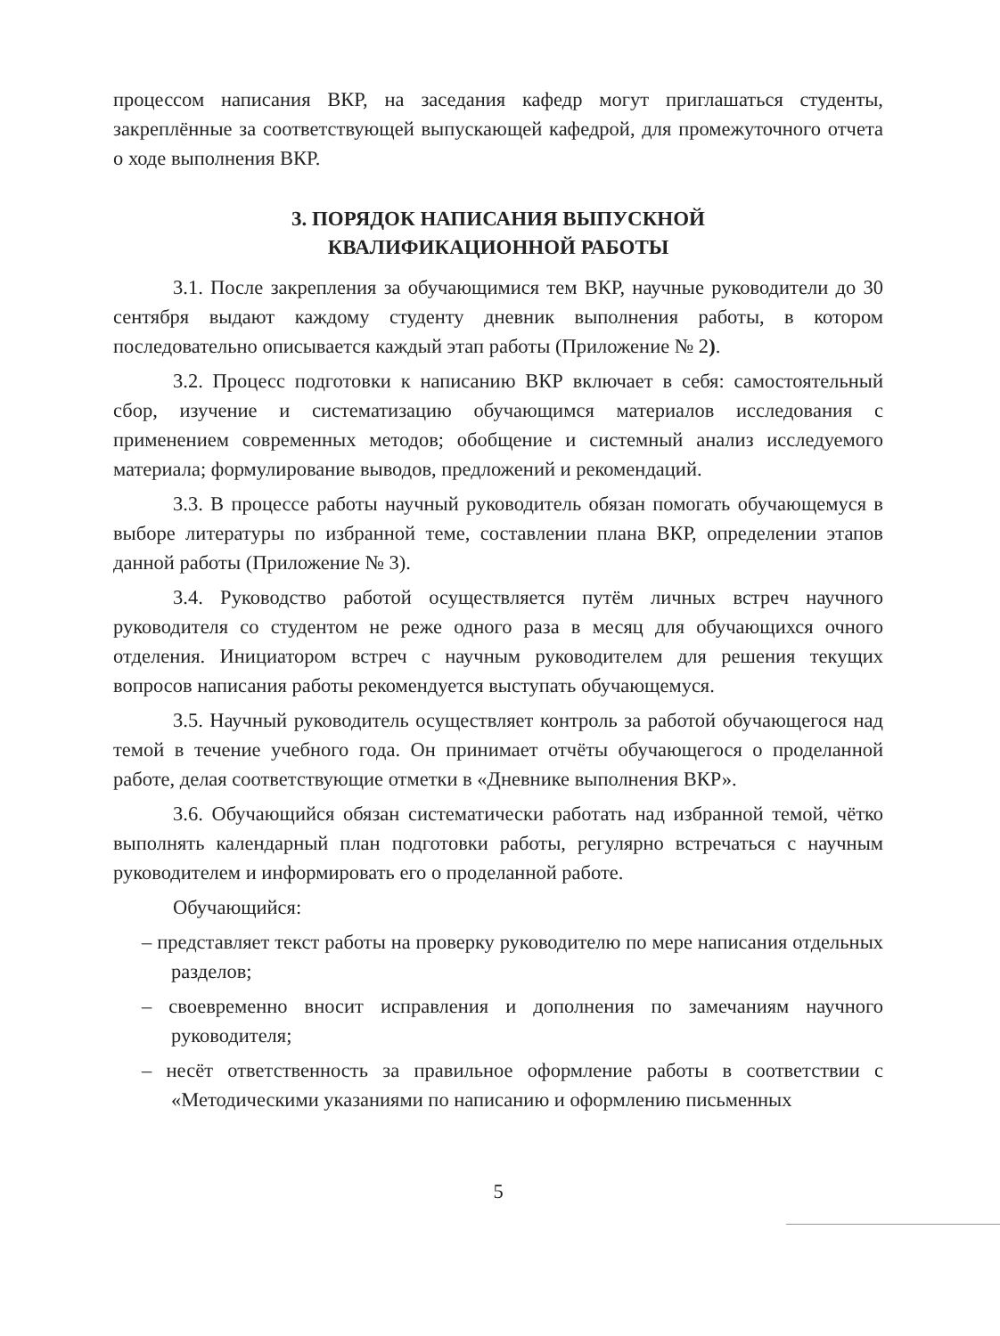процессом написания ВКР, на заседания кафедр могут приглашаться студенты, закреплённые за соответствующей выпускающей кафедрой, для промежуточного отчета о ходе выполнения ВКР.
3. ПОРЯДОК НАПИСАНИЯ ВЫПУСКНОЙ
КВАЛИФИКАЦИОННОЙ РАБОТЫ
3.1. После закрепления за обучающимися тем ВКР, научные руководители до 30 сентября выдают каждому студенту дневник выполнения работы, в котором последовательно описывается каждый этап работы (Приложение № 2).
3.2. Процесс подготовки к написанию ВКР включает в себя: самостоятельный сбор, изучение и систематизацию обучающимся материалов исследования с применением современных методов; обобщение и системный анализ исследуемого материала; формулирование выводов, предложений и рекомендаций.
3.3. В процессе работы научный руководитель обязан помогать обучающемуся в выборе литературы по избранной теме, составлении плана ВКР, определении этапов данной работы (Приложение № 3).
3.4. Руководство работой осуществляется путём личных встреч научного руководителя со студентом не реже одного раза в месяц для обучающихся очного отделения. Инициатором встреч с научным руководителем для решения текущих вопросов написания работы рекомендуется выступать обучающемуся.
3.5. Научный руководитель осуществляет контроль за работой обучающегося над темой в течение учебного года. Он принимает отчёты обучающегося о проделанной работе, делая соответствующие отметки в «Дневнике выполнения ВКР».
3.6. Обучающийся обязан систематически работать над избранной темой, чётко выполнять календарный план подготовки работы, регулярно встречаться с научным руководителем и информировать его о проделанной работе.
Обучающийся:
– представляет текст работы на проверку руководителю по мере написания отдельных разделов;
– своевременно вносит исправления и дополнения по замечаниям научного руководителя;
– несёт ответственность за правильное оформление работы в соответствии с «Методическими указаниями по написанию и оформлению письменных
5